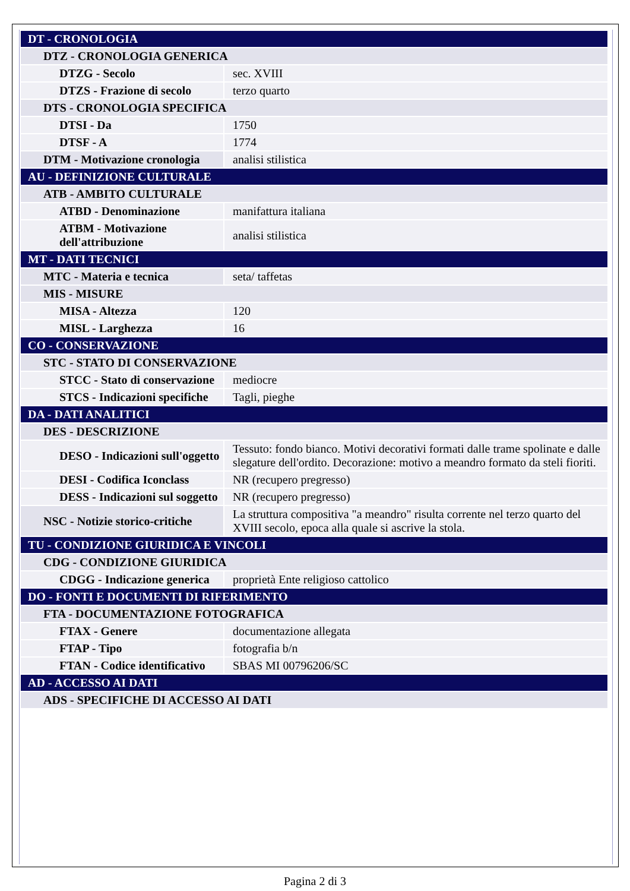| DT - CRONOLOGIA | |
| DTZ - CRONOLOGIA GENERICA | |
| DTZG - Secolo | sec. XVIII |
| DTZS - Frazione di secolo | terzo quarto |
| DTS - CRONOLOGIA SPECIFICA | |
| DTSI - Da | 1750 |
| DTSF - A | 1774 |
| DTM - Motivazione cronologia | analisi stilistica |
| AU - DEFINIZIONE CULTURALE | |
| ATB - AMBITO CULTURALE | |
| ATBD - Denominazione | manifattura italiana |
| ATBM - Motivazione dell'attribuzione | analisi stilistica |
| MT - DATI TECNICI | |
| MTC - Materia e tecnica | seta/ taffetas |
| MIS - MISURE | |
| MISA - Altezza | 120 |
| MISL - Larghezza | 16 |
| CO - CONSERVAZIONE | |
| STC - STATO DI CONSERVAZIONE | |
| STCC - Stato di conservazione | mediocre |
| STCS - Indicazioni specifiche | Tagli, pieghe |
| DA - DATI ANALITICI | |
| DES - DESCRIZIONE | |
| DESO - Indicazioni sull'oggetto | Tessuto: fondo bianco. Motivi decorativi formati dalle trame spolinate e dalle slegature dell'ordito. Decorazione: motivo a meandro formato da steli fioriti. |
| DESI - Codifica Iconclass | NR (recupero pregresso) |
| DESS - Indicazioni sul soggetto | NR (recupero pregresso) |
| NSC - Notizie storico-critiche | La struttura compositiva "a meandro" risulta corrente nel terzo quarto del XVIII secolo, epoca alla quale si ascrive la stola. |
| TU - CONDIZIONE GIURIDICA E VINCOLI | |
| CDG - CONDIZIONE GIURIDICA | |
| CDGG - Indicazione generica | proprietà Ente religioso cattolico |
| DO - FONTI E DOCUMENTI DI RIFERIMENTO | |
| FTA - DOCUMENTAZIONE FOTOGRAFICA | |
| FTAX - Genere | documentazione allegata |
| FTAP - Tipo | fotografia b/n |
| FTAN - Codice identificativo | SBAS MI 00796206/SC |
| AD - ACCESSO AI DATI | |
| ADS - SPECIFICHE DI ACCESSO AI DATI | |
Pagina 2 di 3